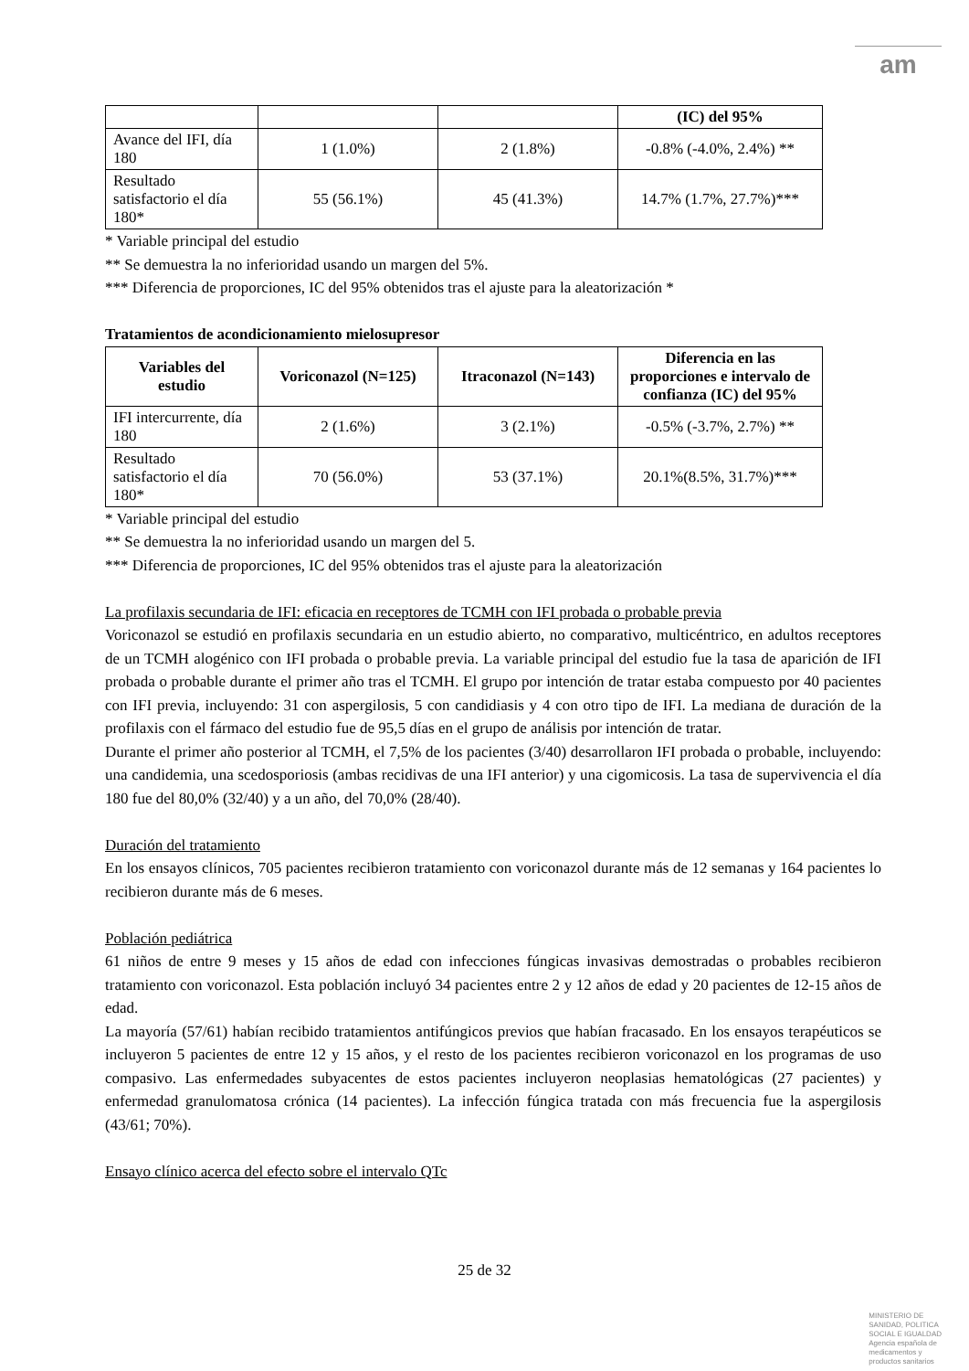am
| | | | (IC) del 95% |
| Avance del IFI, día 180 | 1 (1.0%) | 2 (1.8%) | -0.8% (-4.0%, 2.4%) ** |
| Resultado satisfactorio el día 180* | 55 (56.1%) | 45 (41.3%) | 14.7% (1.7%, 27.7%)*** |
* Variable principal del estudio
** Se demuestra la no inferioridad usando un margen del 5%.
*** Diferencia de proporciones, IC del 95% obtenidos tras el ajuste para la aleatorización *
Tratamientos de acondicionamiento mielosupresor
| Variables del estudio | Voriconazol (N=125) | Itraconazol (N=143) | Diferencia en las proporciones e intervalo de confianza (IC) del 95% |
| --- | --- | --- | --- |
| IFI intercurrente, día 180 | 2 (1.6%) | 3 (2.1%) | -0.5% (-3.7%, 2.7%) ** |
| Resultado satisfactorio el día 180* | 70 (56.0%) | 53 (37.1%) | 20.1%(8.5%, 31.7%)*** |
* Variable principal del estudio
** Se demuestra la no inferioridad usando un margen del 5.
*** Diferencia de proporciones, IC del 95% obtenidos tras el ajuste para la aleatorización
La profilaxis secundaria de IFI: eficacia en receptores de TCMH con IFI probada o probable previa
Voriconazol se estudió en profilaxis secundaria en un estudio abierto, no comparativo, multicéntrico, en adultos receptores de un TCMH alogénico con IFI probada o probable previa. La variable principal del estudio fue la tasa de aparición de IFI probada o probable durante el primer año tras el TCMH. El grupo por intención de tratar estaba compuesto por 40 pacientes con IFI previa, incluyendo: 31 con aspergilosis, 5 con candidiasis y 4 con otro tipo de IFI. La mediana de duración de la profilaxis con el fármaco del estudio fue de 95,5 días en el grupo de análisis por intención de tratar.
Durante el primer año posterior al TCMH, el 7,5% de los pacientes (3/40) desarrollaron IFI probada o probable, incluyendo: una candidemia, una scedosporiosis (ambas recidivas de una IFI anterior) y una cigomicosis. La tasa de supervivencia el día 180 fue del 80,0% (32/40) y a un año, del 70,0% (28/40).
Duración del tratamiento
En los ensayos clínicos, 705 pacientes recibieron tratamiento con voriconazol durante más de 12 semanas y 164 pacientes lo recibieron durante más de 6 meses.
Población pediátrica
61 niños de entre 9 meses y 15 años de edad con infecciones fúngicas invasivas demostradas o probables recibieron tratamiento con voriconazol. Esta población incluyó 34 pacientes entre 2 y 12 años de edad y 20 pacientes de 12-15 años de edad.
La mayoría (57/61) habían recibido tratamientos antifúngicos previos que habían fracasado. En los ensayos terapéuticos se incluyeron 5 pacientes de entre 12 y 15 años, y el resto de los pacientes recibieron voriconazol en los programas de uso compasivo. Las enfermedades subyacentes de estos pacientes incluyeron neoplasias hematológicas (27 pacientes) y enfermedad granulomatosa crónica (14 pacientes). La infección fúngica tratada con más frecuencia fue la aspergilosis (43/61; 70%).
Ensayo clínico acerca del efecto sobre el intervalo QTc
25 de 32
MINISTERIO DE
SANIDAD, POLITICA
SOCIAL E IGUALDAD
Agencia española de
medicamentos y
productos sanitarios